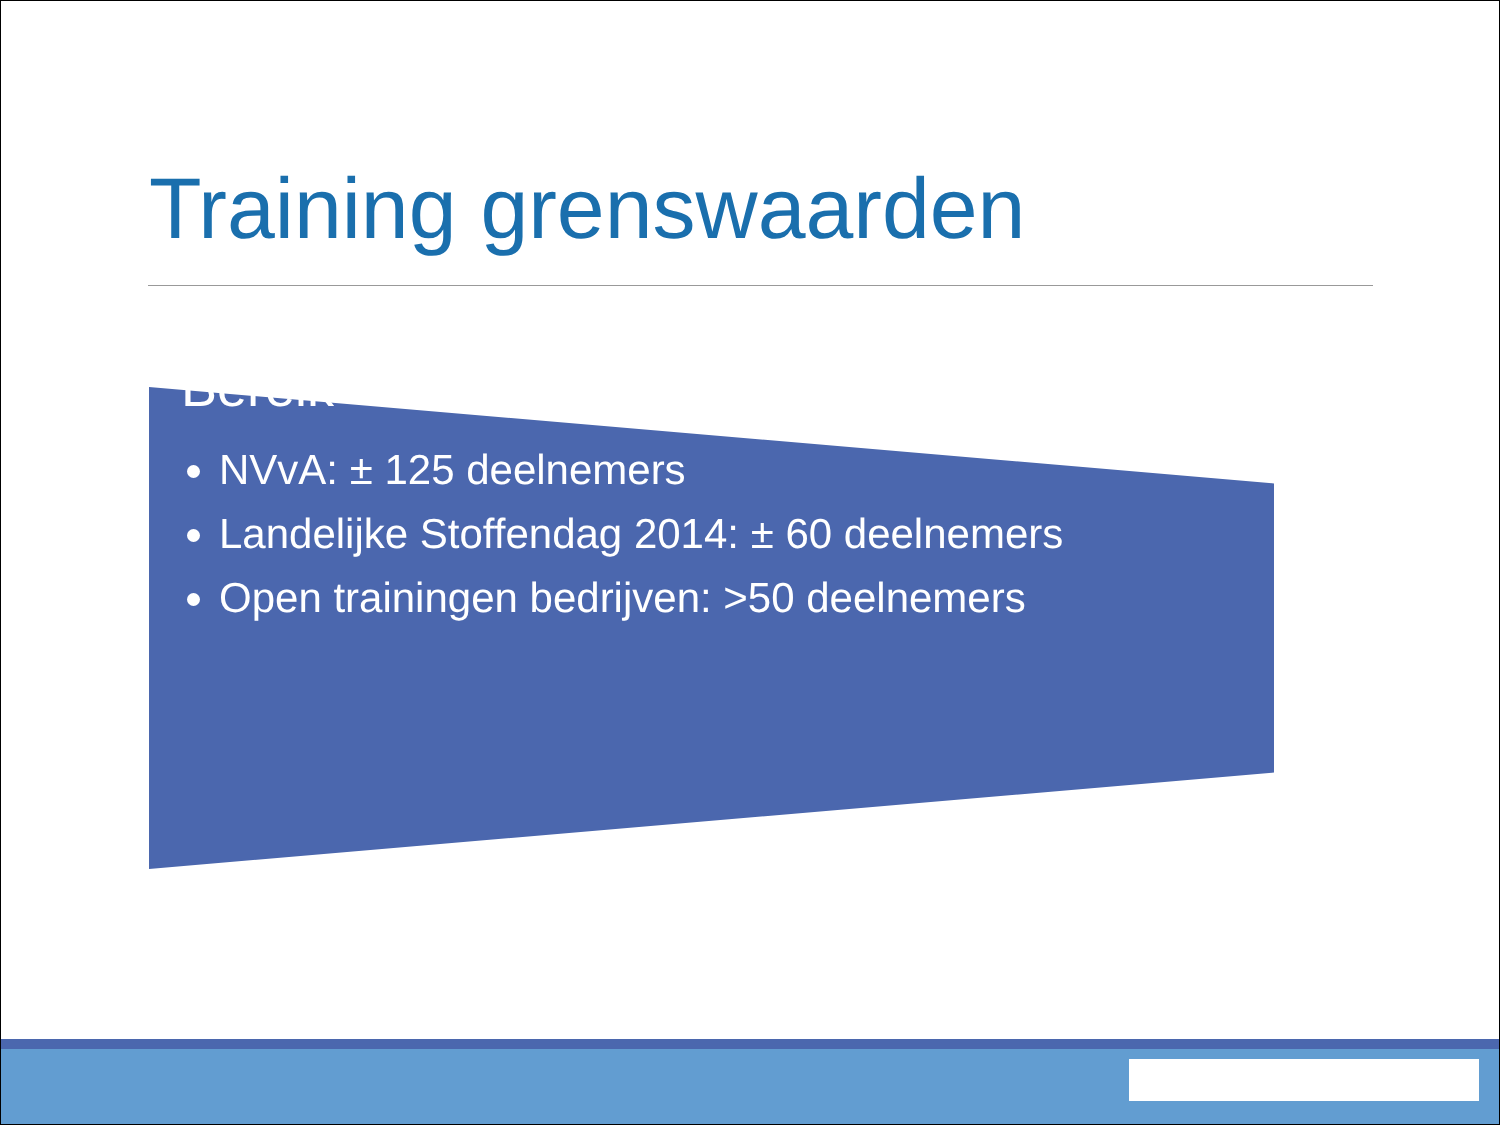Training grenswaarden
Bereik
NVvA: ± 125 deelnemers
Landelijke Stoffendag 2014: ± 60 deelnemers
Open trainingen bedrijven: >50 deelnemers